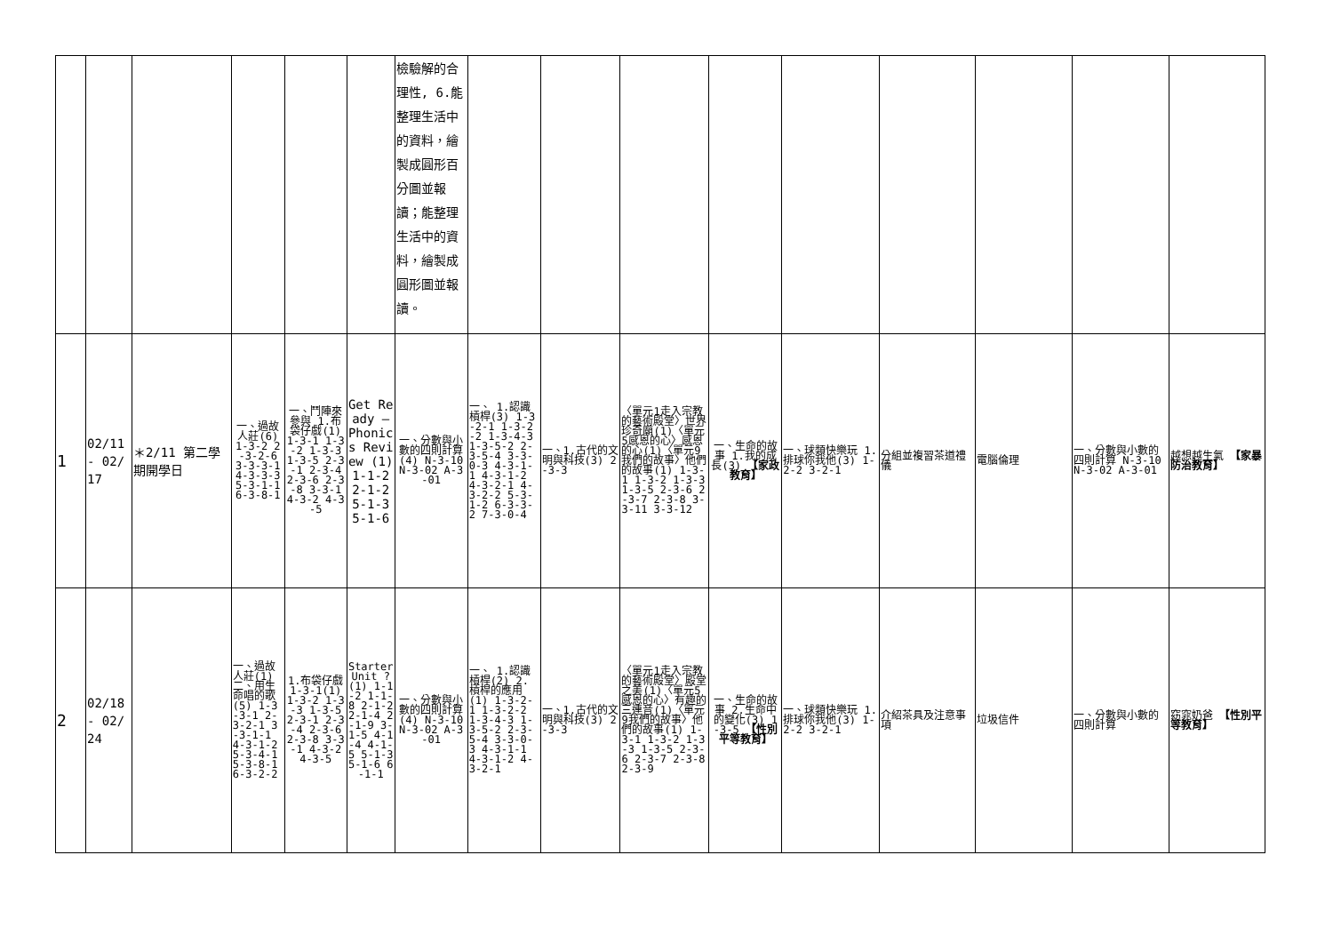| | | | | | | 檢驗解的合理性, 6.能整理生活中的資料，繪製成圓形百分圖並報讀；能整理生活中的資料，繪製成圓形圖並報讀。 | | | | | | | | | |
| 1 | 02/11 - 02/17 | ＊2/11 第二學期開學日 | 一、過故人莊(6) 1-3-2 2-3-2-6 3-3-3-1 4-3-3-3 5-3-1-1 6-3-8-1 | 一、鬥陣來參與 1.布袋仔戲(1) 1-3-1 1-3-2 1-3-3 1-3-5 2-3-1 2-3-4 2-3-6 2-3-8 3-3-1 4-3-2 4-3-5 | Get Ready — Phonics Review (1) 1-1-2 2-1-2 5-1-3 5-1-6 | 一、分數與小數的四則計算(4) N-3-10 N-3-02 A-3-01 | 一、 1.認識槓桿(3) 1-3-2-1 1-3-2-2 1-3-4-3 1-3-5-2 2-3-5-4 3-3-0-3 4-3-1-1 4-3-1-2 4-3-2-1 4-3-2-2 5-3-1-2 6-3-3-2 7-3-0-4 | 一、1.古代的文明與科技(3) 2-3-3 | 〈單元1走入宗教的藝術殿堂〉世界珍奇廟(1)〈單元5感恩的心〉感恩的心(1)〈單元9我們的故事〉他們的故事(1) 1-3-1 1-3-2 1-3-3 1-3-5 2-3-6 2-3-7 2-3-8 3-3-11 3-3-12 | 一、生命的故事 1.我的成長(3) 【家政教育】 | 一、球類快樂玩 1.排球你我他(3) 1-2-2 3-2-1 | 分組並複習茶道禮儀 | 電腦倫理 | 一、分數與小數的四則計算 N-3-10 N-3-02 A-3-01 | 越想越生氣 【家暴防治教育】 |
| 2 | 02/18 - 02/24 | | 一、過故人莊(1) 二、用生命唱的歌(5) 1-3-3-1 2-3-2-1 3-3-1-1 4-3-1-2 5-3-4-1 5-3-8-1 6-3-2-2 | 1.布袋仔戲 1-3-1(1) 1-3-2 1-3-3 1-3-5 2-3-1 2-3-4 2-3-6 2-3-8 3-3-1 4-3-2 4-3-5 | Starter Unit ?(1) 1-1-2 1-1-8 2-1-2 2-1-4 2-1-9 3-1-5 4-1-4 4-1-5 5-1-3 5-1-6 6-1-1 | 一、分數與小數的四則計算(4) N-3-10 N-3-02 A-3-01 | 一、 1.認識槓桿(2) 2.槓桿的應用(1) 1-3-2-1 1-3-2-2 1-3-4-3 1-3-5-2 2-3-5-4 3-3-0-3 4-3-1-1 4-3-1-2 4-3-2-1 | 一、1.古代的文明與科技(3) 2-3-3 | 〈單元1走入宗教的藝術殿堂〉殿堂之美(1)〈單元5感恩的心〉有趣的三連音(1)〈單元9我們的故事〉他們的故事(1) 1-3-1 1-3-2 1-3-3 1-3-5 2-3-6 2-3-7 2-3-8 2-3-9 | 一、生命的故事 2.生命中的變化(3) 1-3-5 【性別平等教育】 | 一、球類快樂玩 1.排球你我他(3) 1-2-2 3-2-1 | 介紹茶具及注意事項 | 垃圾信件 | 一、分數與小數的四則計算 | 窈窕奶爸 【性別平等教育】 |